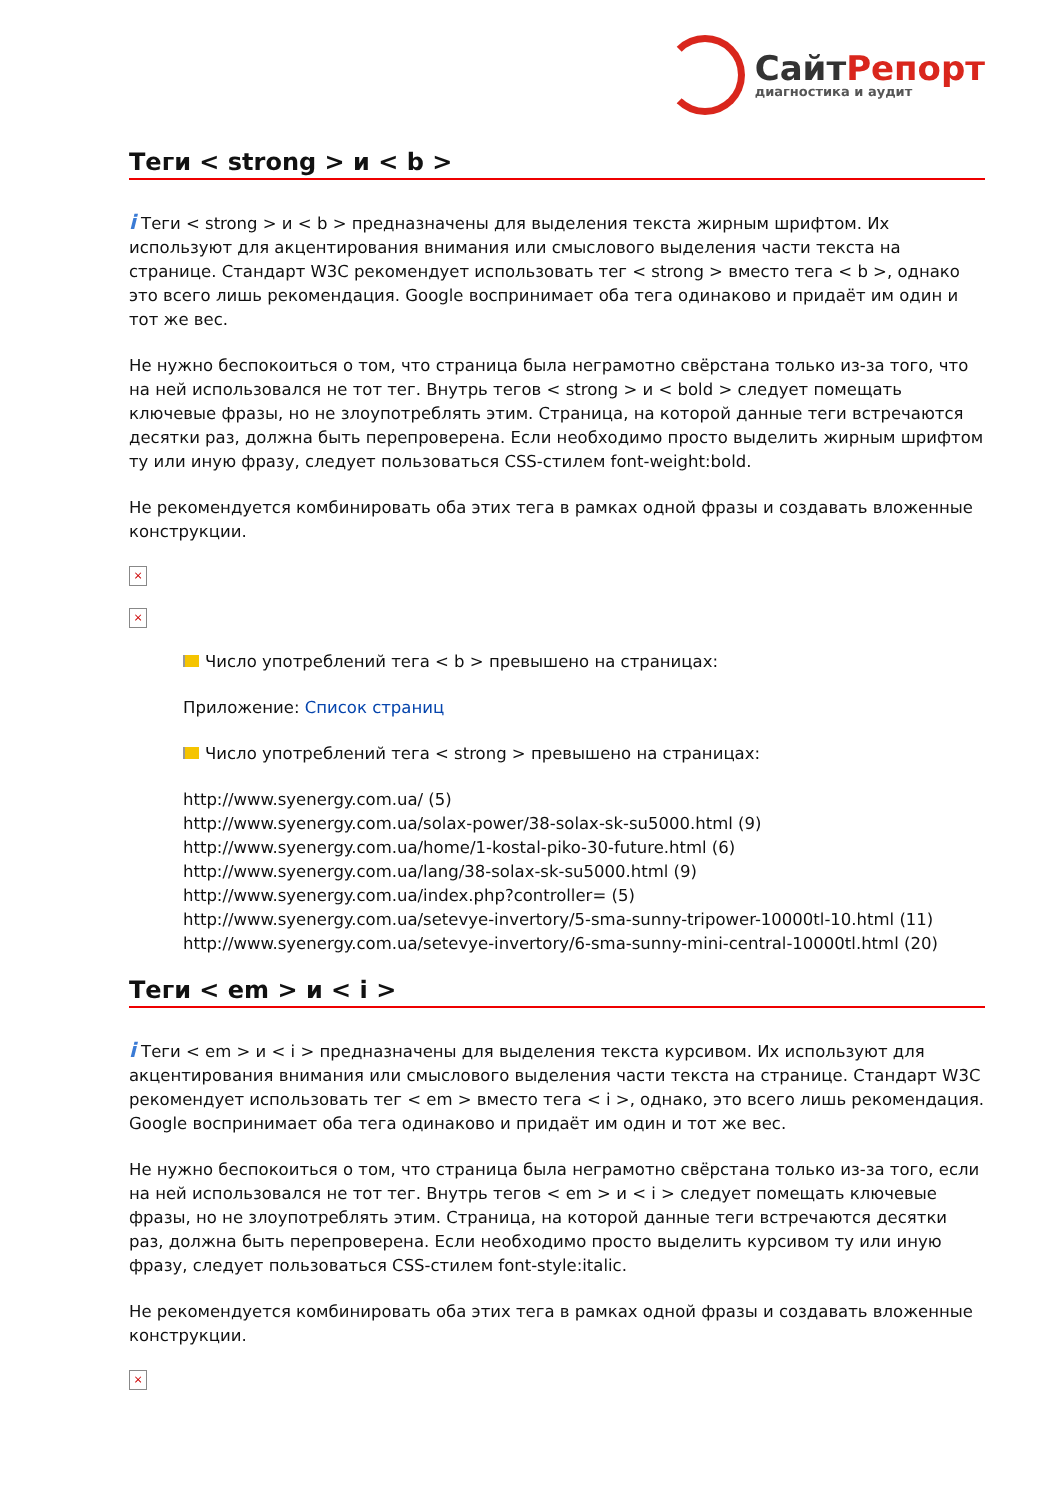СайтРепорт
диагностика и аудит
Теги < strong > и < b >
i Теги < strong > и < b > предназначены для выделения текста жирным шрифтом. Их используют для акцентирования внимания или смыслового выделения части текста на странице. Стандарт W3C рекомендует использовать тег < strong > вместо тега < b >, однако это всего лишь рекомендация. Google воспринимает оба тега одинаково и придаёт им один и тот же вес.
Не нужно беспокоиться о том, что страница была неграмотно свёрстана только из-за того, что на ней использовался не тот тег. Внутрь тегов < strong > и < bold > следует помещать ключевые фразы, но не злоупотреблять этим. Страница, на которой данные теги встречаются десятки раз, должна быть перепроверена. Если необходимо просто выделить жирным шрифтом ту или иную фразу, следует пользоваться CSS-стилем font-weight:bold.
Не рекомендуется комбинировать оба этих тега в рамках одной фразы и создавать вложенные конструкции.
×
×
Число употреблений тега < b > превышено на страницах:
Приложение: Список страниц
Число употреблений тега < strong > превышено на страницах:
http://www.syenergy.com.ua/ (5)
http://www.syenergy.com.ua/solax-power/38-solax-sk-su5000.html (9)
http://www.syenergy.com.ua/home/1-kostal-piko-30-future.html (6)
http://www.syenergy.com.ua/lang/38-solax-sk-su5000.html (9)
http://www.syenergy.com.ua/index.php?controller= (5)
http://www.syenergy.com.ua/setevye-invertory/5-sma-sunny-tripower-10000tl-10.html (11)
http://www.syenergy.com.ua/setevye-invertory/6-sma-sunny-mini-central-10000tl.html (20)
Теги < em > и < i >
i Теги < em > и < i > предназначены для выделения текста курсивом. Их используют для акцентирования внимания или смыслового выделения части текста на странице. Стандарт W3C рекомендует использовать тег < em > вместо тега < i >, однако, это всего лишь рекомендация. Google воспринимает оба тега одинаково и придаёт им один и тот же вес.
Не нужно беспокоиться о том, что страница была неграмотно свёрстана только из-за того, если на ней использовался не тот тег. Внутрь тегов < em > и < i > следует помещать ключевые фразы, но не злоупотреблять этим. Страница, на которой данные теги встречаются десятки раз, должна быть перепроверена. Если необходимо просто выделить курсивом ту или иную фразу, следует пользоваться CSS-стилем font-style:italic.
Не рекомендуется комбинировать оба этих тега в рамках одной фразы и создавать вложенные конструкции.
×